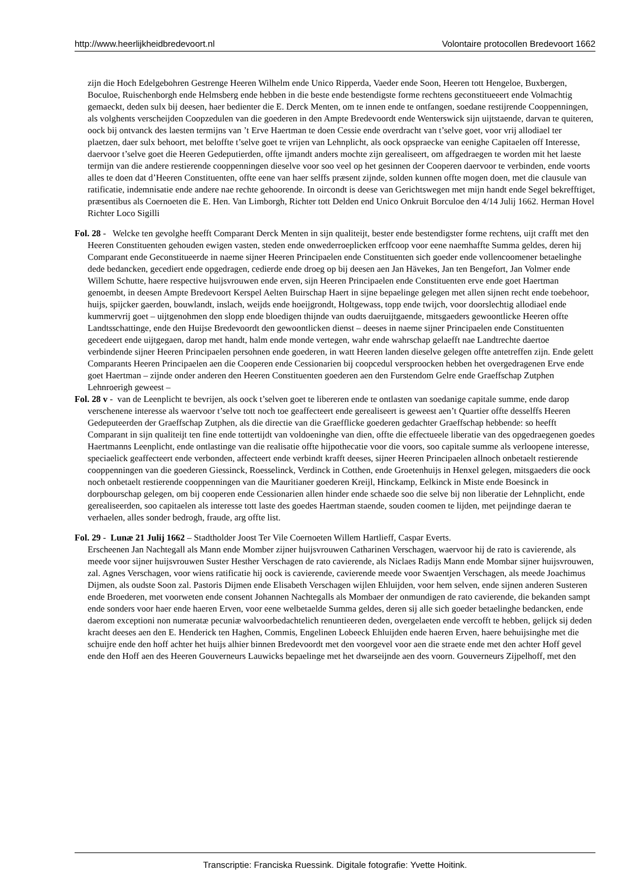http://www.heerlijkheidbredevoort.nl Volontaire protocollen Bredevoort 1662
zijn die Hoch Edelgebohren Gestrenge Heeren Wilhelm ende Unico Ripperda, Vaeder ende Soon, Heeren tott Hengeloe, Buxbergen, Boculoe, Ruischenborgh ende Helmsberg ende hebben in die beste ende bestendigste forme rechtens geconstitueeert ende Volmachtig gemaeckt, deden sulx bij deesen, haer bedienter die E. Derck Menten, om te innen ende te ontfangen, soedane restijrende Cooppenningen, als volghents verscheijden Coopzedulen van die goederen in den Ampte Bredevoordt ende Wenterswick sijn uijtstaende, darvan te quiteren, oock bij ontvanck des laesten termijns van ’t Erve Haertman te doen Cessie ende overdracht van t’selve goet, voor vrij allodiael ter plaetzen, daer sulx behoort, met beloffte t’selve goet te vrijen van Lehnplicht, als oock opspraecke van eenighe Capitaelen off Interesse, daervoor t’selve goet die Heeren Gedeputierden, offte ijmandt anders mochte zijn gerealiseert, om affgedraegen te worden mit het laeste termijn van die andere restierende cooppenningen dieselve voor soo veel op het gesinnen der Cooperen daervoor te verbinden, ende voorts alles te doen dat d’Heeren Constituenten, offte eene van haer selffs præsent zijnde, solden kunnen offte mogen doen, met die clausule van ratificatie, indemnisatie ende andere nae rechte gehoorende. In oircondt is deese van Gerichtswegen met mijn handt ende Segel bekrefftiget, præsentibus als Coernoeten die E. Hen. Van Limborgh, Richter tott Delden end Unico Onkruit Borculoe den 4/14 Julij 1662. Herman Hovel Richter Loco Sigilli
Fol. 28 - Welcke ten gevolghe heefft Comparant Derck Menten in sijn qualiteijt, bester ende bestendigster forme rechtens, uijt crafft met den Heeren Constituenten gehouden ewigen vasten, steden ende onwederroeplicken erffcoop voor eene naemhaffte Summa geldes, deren hij Comparant ende Geconstitueerde in naeme sijner Heeren Principaelen ende Constituenten sich goeder ende vollencoomener betaelinghe dede bedancken, gecediert ende opgedragen, cedierde ende droeg op bij deesen aen Jan Hävekes, Jan ten Bengefort, Jan Volmer ende Willem Schutte, haere respective huijsvrouwen ende erven, sijn Heeren Principaelen ende Constituenten erve ende goet Haertman genoembt, in deesen Ampte Bredevoort Kerspel Aelten Buirschap Haert in sijne bepaelinge gelegen met allen sijnen recht ende toebehoor, huijs, spijcker gaerden, bouwlandt, inslach, weijds ende hoeijgrondt, Holtgewass, topp ende twijch, voor doorslechtig allodiael ende kummervrij goet – uijtgenohmen den slopp ende bloedigen thijnde van oudts daeruijtgaende, mitsgaeders gewoontlicke Heeren offte Landtsschattinge, ende den Huijse Bredevoordt den gewoontlicken dienst – deeses in naeme sijner Principaelen ende Constituenten gecedeert ende uijtgegaen, darop met handt, halm ende monde vertegen, wahr ende wahrschap gelaefft nae Landtrechte daertoe verbindende sijner Heeren Principaelen persohnen ende goederen, in watt Heeren landen dieselve gelegen offte antetreffen zijn. Ende gelett Comparants Heeren Principaelen aen die Cooperen ende Cessionarien bij coopcedul versproocken hebben het overgedragenen Erve ende goet Haertman – zijnde onder anderen den Heeren Constituenten goederen aen den Furstendom Gelre ende Graeffschap Zutphen Lehnroerigh geweest –
Fol. 28 v - van de Leenplicht te bevrijen, als oock t’selven goet te libereren ende te ontlasten van soedanige capitale summe, ende darop verschenene interesse als waervoor t’selve tott noch toe geaffecteert ende gerealiseert is geweest aen’t Quartier offte desselffs Heeren Gedeputeerden der Graeffschap Zutphen, als die directie van die Graefflicke goederen gedachter Graeffschap hebbende: so heefft Comparant in sijn qualiteijt ten fine ende tottertijdt van voldoeninghe van dien, offte die effectueele liberatie van des opgedraegenen goedes Haertmanns Leenplicht, ende ontlastinge van die realisatie offte hijpothecatie voor die voors, soo capitale summe als verloopene interesse, speciaelick geaffecteert ende verbonden, affecteert ende verbindt krafft deeses, sijner Heeren Principaelen allnoch onbetaelt restierende cooppenningen van die goederen Giessinck, Roesselinck, Verdinck in Cotthen, ende Groetenhuijs in Henxel gelegen, mitsgaeders die oock noch onbetaelt restierende cooppenningen van die Mauritianer goederen Kreijl, Hinckamp, Eelkinck in Miste ende Boesinck in dorpbourschap gelegen, om bij cooperen ende Cessionarien allen hinder ende schaede soo die selve bij non liberatie der Lehnplicht, ende gerealiseerden, soo capitaelen als interesse tott laste des goedes Haertman staende, souden coomen te lijden, met peijndinge daeran te verhaelen, alles sonder bedrogh, fraude, arg offte list.
Fol. 29 - Lunæ 21 Julij 1662 – Stadtholder Joost Ter Vile Coernoeten Willem Hartlieff, Caspar Everts.
Erscheenen Jan Nachtegall als Mann ende Momber zijner huijsvrouwen Catharinen Verschagen, waervoor hij de rato is cavierende, als meede voor sijner huijsvrouwen Suster Hesther Verschagen de rato cavierende, als Niclaes Radijs Mann ende Mombar sijner huijsvrouwen, zal. Agnes Verschagen, voor wiens ratificatie hij oock is cavierende, cavierende meede voor Swaentjen Verschagen, als meede Joachimus Dijmen, als oudste Soon zal. Pastoris Dijmen ende Elisabeth Verschagen wijlen Ehluijden, voor hem selven, ende sijnen anderen Susteren ende Broederen, met voorweten ende consent Johannen Nachtegalls als Mombaer der onmundigen de rato cavierende, die bekanden sampt ende sonders voor haer ende haeren Erven, voor eene welbetaelde Summa geldes, deren sij alle sich goeder betaelinghe bedancken, ende daerom exceptioni non numeratæ pecuniæ walvoorbedachtelich renuntieeren deden, overgelaeten ende vercofft te hebben, gelijck sij deden kracht deeses aen den E. Henderick ten Haghen, Commis, Engelinen Lobeeck Ehluijden ende haeren Erven, haere behuijsinghe met die schuijre ende den hoff achter het huijs alhier binnen Bredevoordt met den voorgevel voor aen die straete ende met den achter Hoff gevel ende den Hoff aen des Heeren Gouverneurs Lauwicks bepaelinge met het dwarseijnde aen des voorn. Gouverneurs Zijpelhoff, met den
Transcriptie: Franciska Ruessink. Digitale fotografie: Yvette Hoitink.